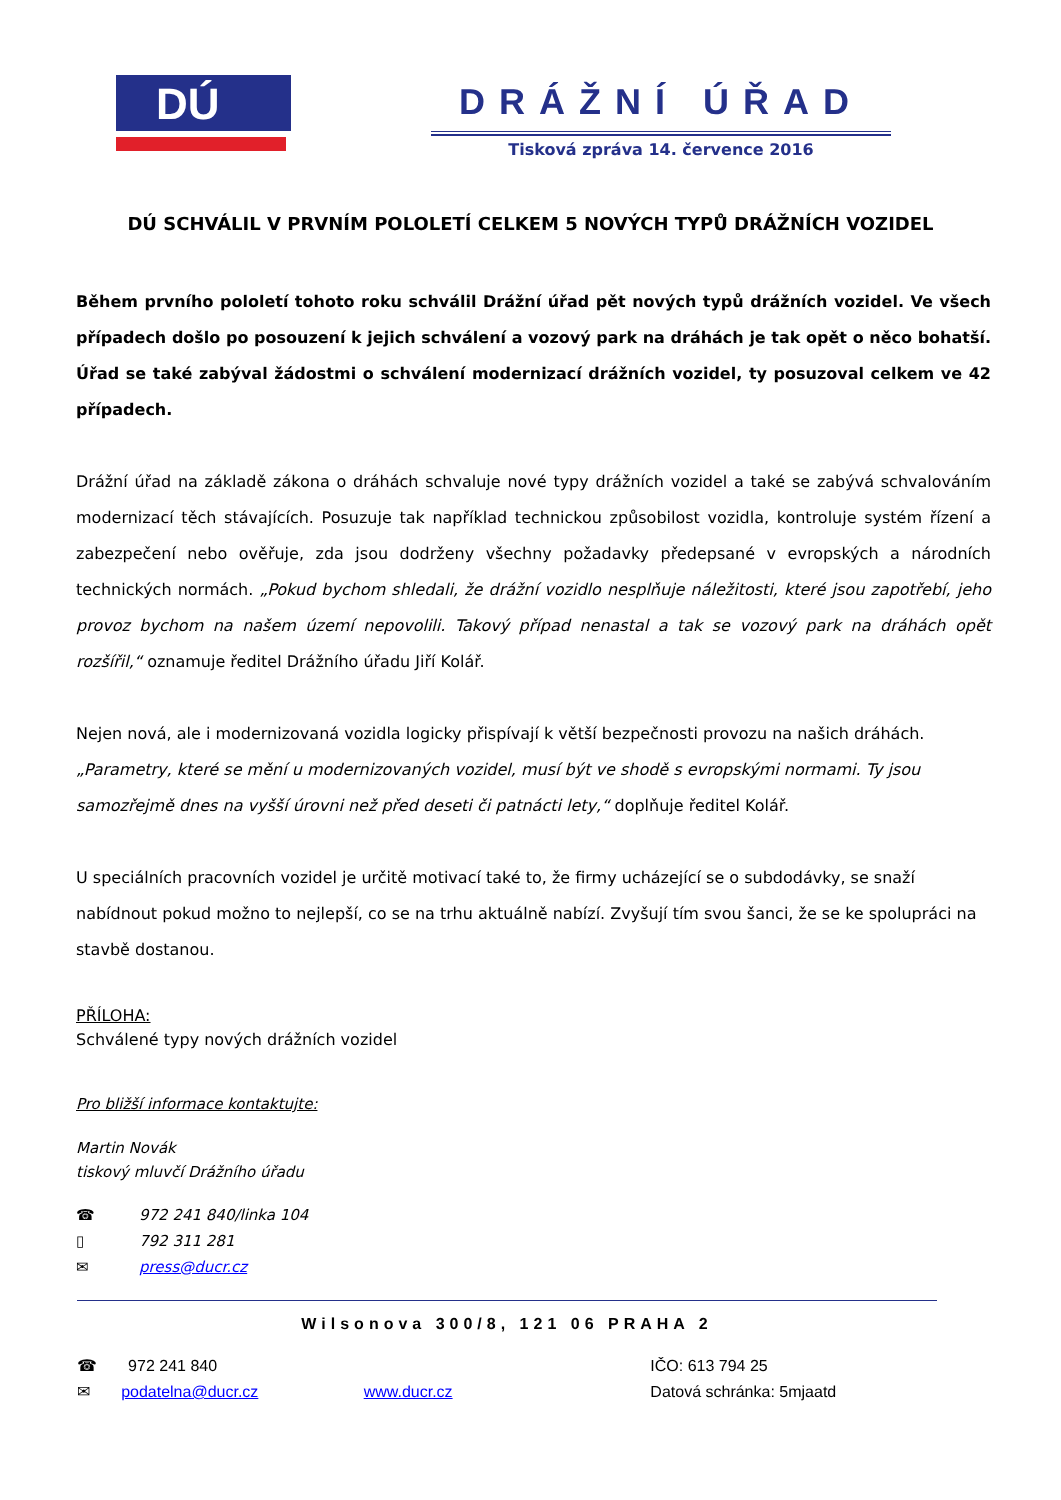DÚ
DRÁŽNÍ ÚŘAD
Tisková zpráva 14. července 2016
DÚ SCHVÁLIL V PRVNÍM POLOLETÍ CELKEM 5 NOVÝCH TYPŮ DRÁŽNÍCH VOZIDEL
Během prvního pololetí tohoto roku schválil Drážní úřad pět nových typů drážních vozidel. Ve všech případech došlo po posouzení k jejich schválení a vozový park na dráhách je tak opět o něco bohatší. Úřad se také zabýval žádostmi o schválení modernizací drážních vozidel, ty posuzoval celkem ve 42 případech.
Drážní úřad na základě zákona o dráhách schvaluje nové typy drážních vozidel a také se zabývá schvalováním modernizací těch stávajících. Posuzuje tak například technickou způsobilost vozidla, kontroluje systém řízení a zabezpečení nebo ověřuje, zda jsou dodrženy všechny požadavky předepsané v evropských a národních technických normách. „Pokud bychom shledali, že drážní vozidlo nesplňuje náležitosti, které jsou zapotřebí, jeho provoz bychom na našem území nepovolili. Takový případ nenastal a tak se vozový park na dráhách opět rozšířil,“ oznamuje ředitel Drážního úřadu Jiří Kolář.
Nejen nová, ale i modernizovaná vozidla logicky přispívají k větší bezpečnosti provozu na našich dráhách. „Parametry, které se mění u modernizovaných vozidel, musí být ve shodě s evropskými normami. Ty jsou samozřejmě dnes na vyšší úrovni než před deseti či patnácti lety,“ doplňuje ředitel Kolář.
U speciálních pracovních vozidel je určitě motivací také to, že firmy ucházející se o subdodávky, se snaží nabídnout pokud možno to nejlepší, co se na trhu aktuálně nabízí. Zvyšují tím svou šanci, že se ke spolupráci na stavbě dostanou.
PŘÍLOHA:
Schválené typy nových drážních vozidel
Pro bližší informace kontaktujte:
Martin Novák
tiskový mluvčí Drážního úřadu
☎ 972 241 840/linka 104
▯ 792 311 281
✉ press@ducr.cz
Wilsonova 300/8, 121 06 PRAHA 2
☎ 972 241 840 IČO: 613 794 25
✉ podatelna@ducr.cz www.ducr.cz Datová schránka: 5mjaatd